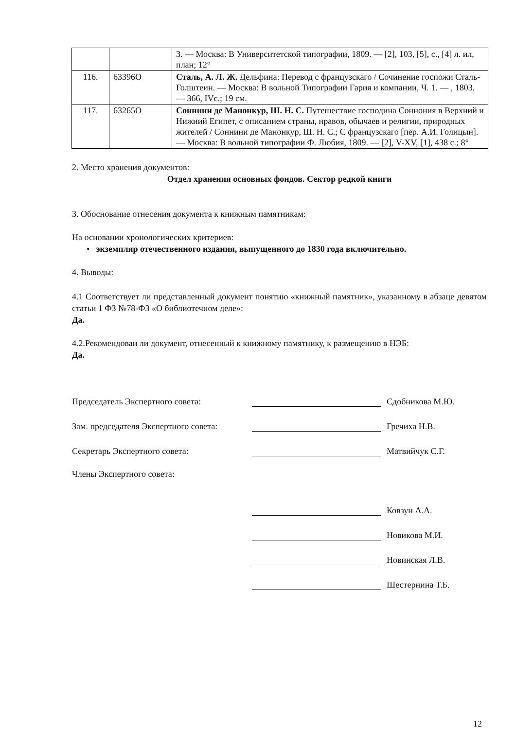| | | 3. — Москва: В Университетской типографии, 1809. — [2], 103, [5], с., [4] л. ил, план; 12° |
| 116. | 63396О | Сталь, А. Л. Ж. Дельфина: Перевод с французскаго / Сочинение госпожи Сталь-Голштеин. — Москва: В вольной Типографии Гария и компании, Ч. 1. — , 1803. — 366, IVс.; 19 см. |
| 117. | 63265О | Соннини де Манонкур, Ш. Н. С. Путешествие господина Соннония в Верхний и Нижний Египет, с описанием страны, нравов, обычаев и религии, природных жителей / Соннини де Манонкур, Ш. Н. С.; С французскаго [пер. А.И. Голицын]. — Москва: В вольной типографии Ф. Любия, 1809. — [2], V-XV, [1], 438 с.; 8° |
2. Место хранения документов:
Отдел хранения основных фондов. Сектор редкой книги
3. Обоснование отнесения документа к книжным памятникам:
На основании хронологических критериев:
• экземпляр отечественного издания, выпущенного до 1830 года включительно.
4. Выводы:
4.1 Соответствует ли представленный документ понятию «книжный памятник», указанному в абзаце девятом статьи 1 ФЗ №78-ФЗ «О библиотечном деле»:
Да.
4.2.Рекомендован ли документ, отнесенный к книжному памятнику, к размещению в НЭБ:
Да.
Председатель Экспертного совета: Сдобникова М.Ю.
Зам. председателя Экспертного совета: Гречиха Н.В.
Секретарь Экспертного совета: Матвийчук С.Г.
Члены Экспертного совета:
Ковзун А.А.
Новикова М.И.
Новинская Л.В.
Шестернина Т.Б.
12